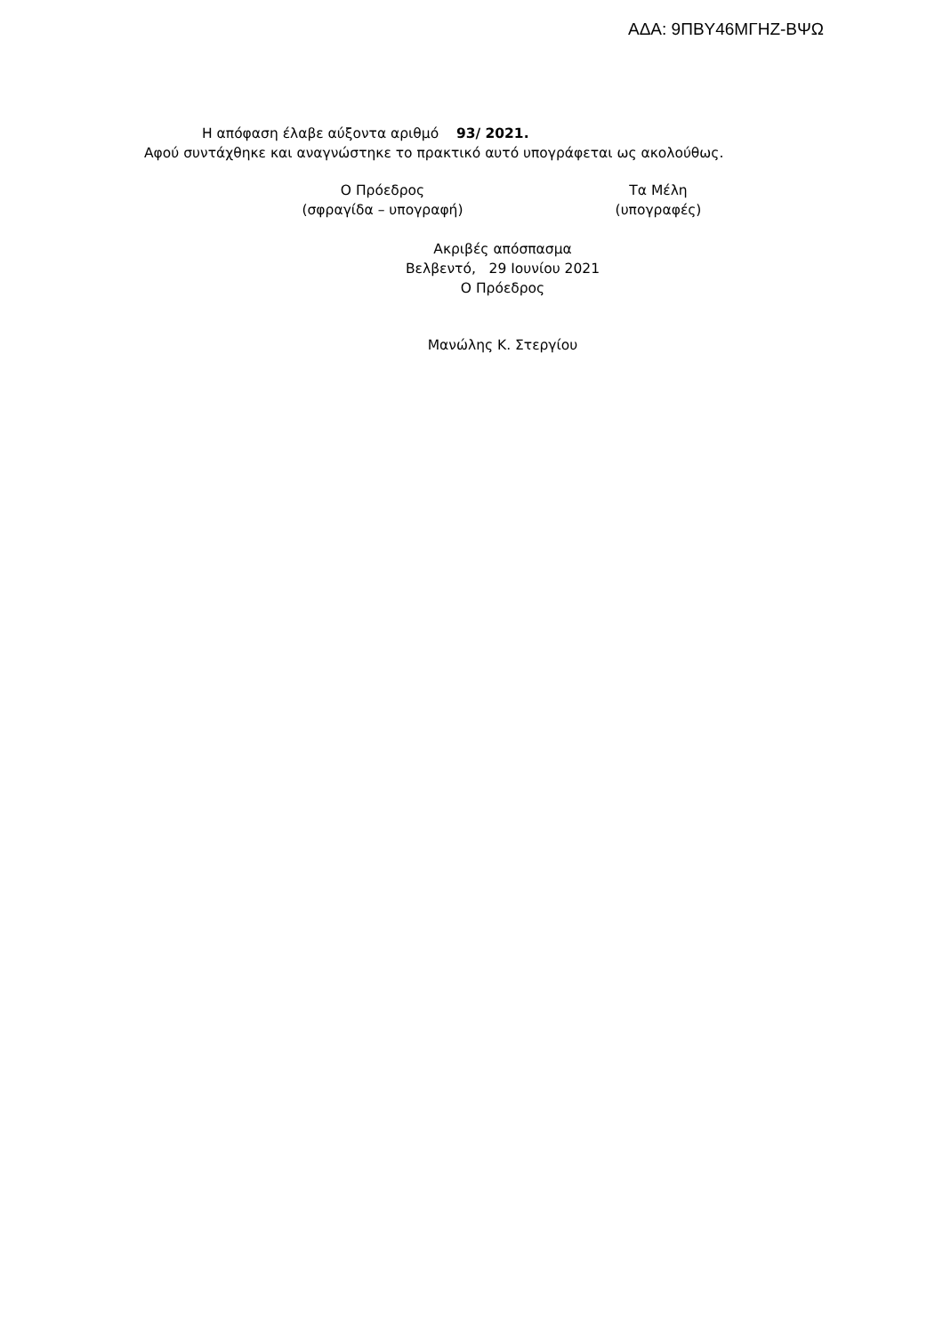ΑΔΑ: 9ΠΒΥ46ΜΓΗΖ-ΒΨΩ
Η απόφαση έλαβε αύξοντα αριθμό 93/ 2021.
Αφού συντάχθηκε και αναγνώστηκε το πρακτικό αυτό υπογράφεται ως ακολούθως.
Ο Πρόεδρος
(σφραγίδα – υπογραφή)
Τα Μέλη
(υπογραφές)
Ακριβές απόσπασμα
Βελβεντό, 29 Ιουνίου 2021
Ο Πρόεδρος
Μανώλης Κ. Στεργίου